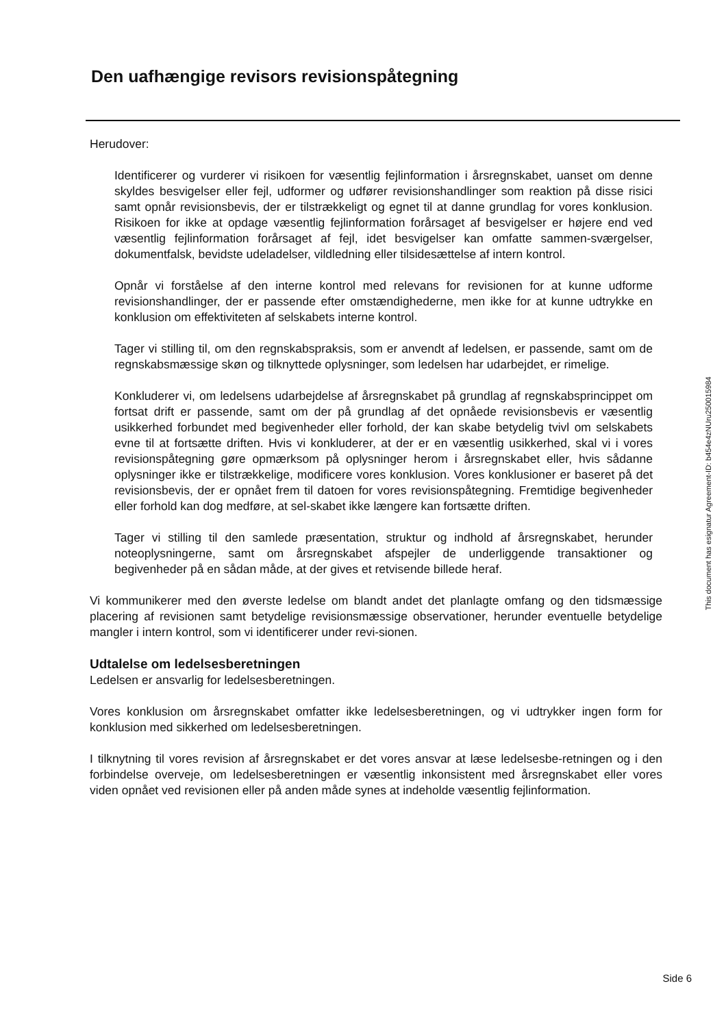Den uafhængige revisors revisionspåtegning
Herudover:
Identificerer og vurderer vi risikoen for væsentlig fejlinformation i årsregnskabet, uanset om denne skyldes besvigelser eller fejl, udformer og udfører revisionshandlinger som reaktion på disse risici samt opnår revisionsbevis, der er tilstrækkeligt og egnet til at danne grundlag for vores konklusion. Risikoen for ikke at opdage væsentlig fejlinformation forårsaget af besvigelser er højere end ved væsentlig fejlinformation forårsaget af fejl, idet besvigelser kan omfatte sammen-sværgelser, dokumentfalsk, bevidste udeladelser, vildledning eller tilsidesættelse af intern kontrol.
Opnår vi forståelse af den interne kontrol med relevans for revisionen for at kunne udforme revisionshandlinger, der er passende efter omstændighederne, men ikke for at kunne udtrykke en konklusion om effektiviteten af selskabets interne kontrol.
Tager vi stilling til, om den regnskabspraksis, som er anvendt af ledelsen, er passende, samt om de regnskabsmæssige skøn og tilknyttede oplysninger, som ledelsen har udarbejdet, er rimelige.
Konkluderer vi, om ledelsens udarbejdelse af årsregnskabet på grundlag af regnskabsprincippet om fortsat drift er passende, samt om der på grundlag af det opnåede revisionsbevis er væsentlig usikkerhed forbundet med begivenheder eller forhold, der kan skabe betydelig tvivl om selskabets evne til at fortsætte driften. Hvis vi konkluderer, at der er en væsentlig usikkerhed, skal vi i vores revisionspåtegning gøre opmærksom på oplysninger herom i årsregnskabet eller, hvis sådanne oplysninger ikke er tilstrækkelige, modificere vores konklusion. Vores konklusioner er baseret på det revisionsbevis, der er opnået frem til datoen for vores revisionspåtegning. Fremtidige begivenheder eller forhold kan dog medføre, at sel-skabet ikke længere kan fortsætte driften.
Tager vi stilling til den samlede præsentation, struktur og indhold af årsregnskabet, herunder noteoplysningerne, samt om årsregnskabet afspejler de underliggende transaktioner og begivenheder på en sådan måde, at der gives et retvisende billede heraf.
Vi kommunikerer med den øverste ledelse om blandt andet det planlagte omfang og den tidsmæssige placering af revisionen samt betydelige revisionsmæssige observationer, herunder eventuelle betydelige mangler i intern kontrol, som vi identificerer under revi-sionen.
Udtalelse om ledelsesberetningen
Ledelsen er ansvarlig for ledelsesberetningen.
Vores konklusion om årsregnskabet omfatter ikke ledelsesberetningen, og vi udtrykker ingen form for konklusion med sikkerhed om ledelsesberetningen.
I tilknytning til vores revision af årsregnskabet er det vores ansvar at læse ledelsesbe-retningen og i den forbindelse overveje, om ledelsesberetningen er væsentlig inkonsistent med årsregnskabet eller vores viden opnået ved revisionen eller på anden måde synes at indeholde væsentlig fejlinformation.
This document has esignatur Agreement-ID: b454e4zNUru250015984
Side 6